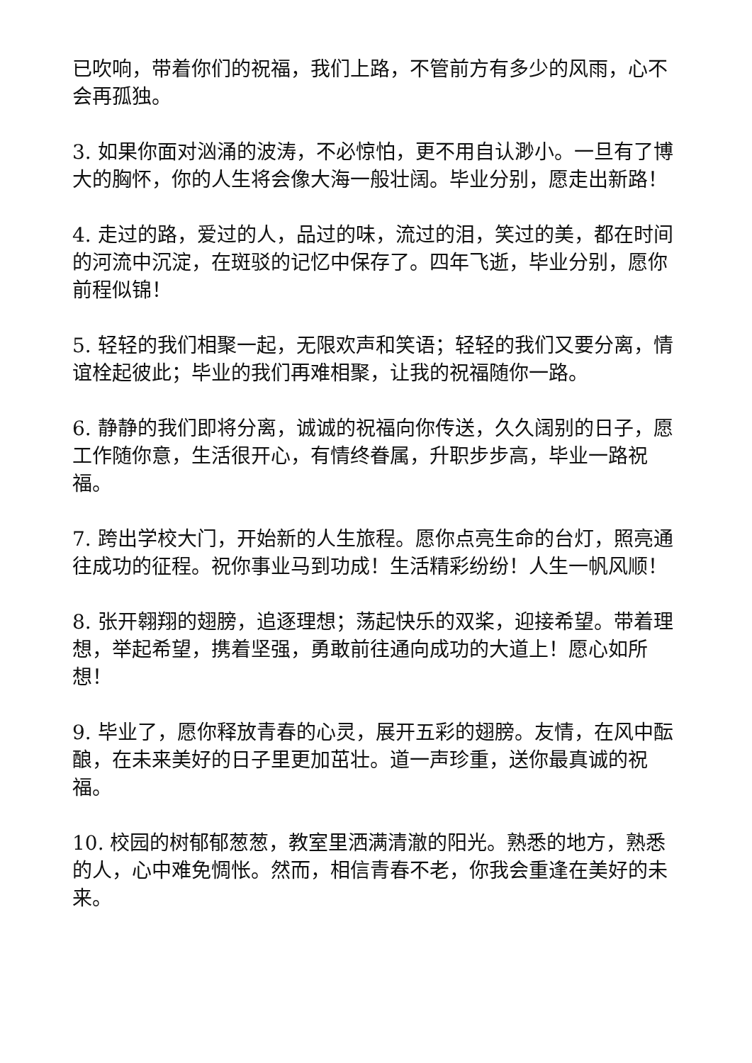已吹响，带着你们的祝福，我们上路，不管前方有多少的风雨，心不会再孤独。
3. 如果你面对汹涌的波涛，不必惊怕，更不用自认渺小。一旦有了博大的胸怀，你的人生将会像大海一般壮阔。毕业分别，愿走出新路！
4. 走过的路，爱过的人，品过的味，流过的泪，笑过的美，都在时间的河流中沉淀，在斑驳的记忆中保存了。四年飞逝，毕业分别，愿你前程似锦！
5. 轻轻的我们相聚一起，无限欢声和笑语；轻轻的我们又要分离，情谊栓起彼此；毕业的我们再难相聚，让我的祝福随你一路。
6. 静静的我们即将分离，诚诚的祝福向你传送，久久阔别的日子，愿工作随你意，生活很开心，有情终眷属，升职步步高，毕业一路祝福。
7. 跨出学校大门，开始新的人生旅程。愿你点亮生命的台灯，照亮通往成功的征程。祝你事业马到功成！生活精彩纷纷！人生一帆风顺！
8. 张开翱翔的翅膀，追逐理想；荡起快乐的双桨，迎接希望。带着理想，举起希望，携着坚强，勇敢前往通向成功的大道上！愿心如所想！
9. 毕业了，愿你释放青春的心灵，展开五彩的翅膀。友情，在风中酝酿，在未来美好的日子里更加茁壮。道一声珍重，送你最真诚的祝福。
10. 校园的树郁郁葱葱，教室里洒满清澈的阳光。熟悉的地方，熟悉的人，心中难免惆怅。然而，相信青春不老，你我会重逢在美好的未来。